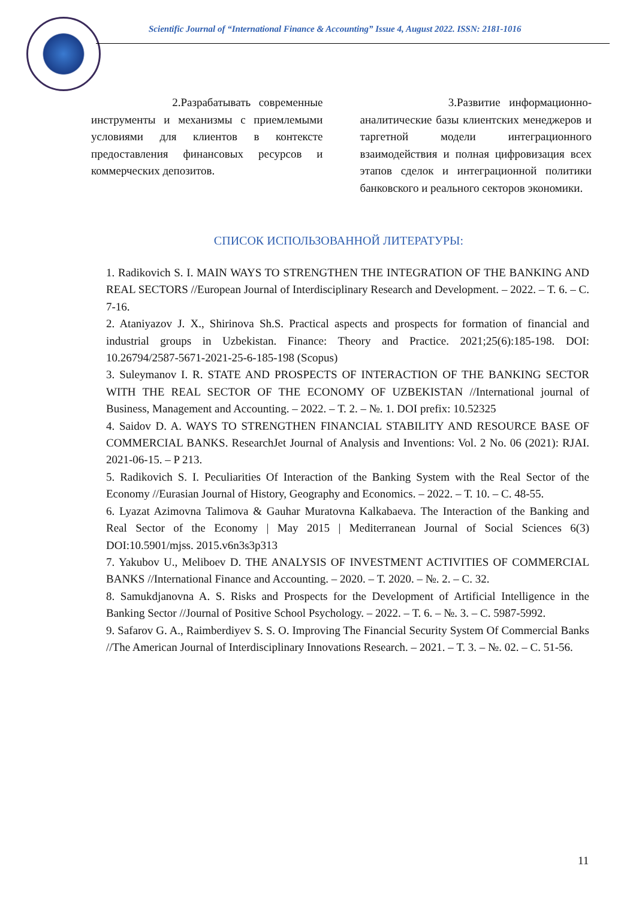Scientific Journal of “International Finance & Accounting” Issue 4, August 2022. ISSN: 2181-1016
2.Разрабатывать современные инструменты и механизмы с приемлемыми условиями для клиентов в контексте предоставления финансовых ресурсов и коммерческих депозитов.
3.Развитие информационно-аналитические базы клиентских менеджеров и таргетной модели интеграционного взаимодействия и полная цифровизация всех этапов сделок и интеграционной политики банковского и реального секторов экономики.
СПИСОК ИСПОЛЬЗОВАННОЙ ЛИТЕРАТУРЫ:
1. Radikovich S. I. MAIN WAYS TO STRENGTHEN THE INTEGRATION OF THE BANKING AND REAL SECTORS //European Journal of Interdisciplinary Research and Development. – 2022. – Т. 6. – С. 7-16.
2. Ataniyazov J. X., Shirinova Sh.S. Practical aspects and prospects for formation of financial and industrial groups in Uzbekistan. Finance: Theory and Practice. 2021;25(6):185-198. DOI: 10.26794/2587-5671-2021-25-6-185-198 (Scopus)
3. Suleymanov I. R. STATE AND PROSPECTS OF INTERACTION OF THE BANKING SECTOR WITH THE REAL SECTOR OF THE ECONOMY OF UZBEKISTAN //International journal of Business, Management and Accounting. – 2022. – Т. 2. – №. 1. DOI prefix: 10.52325
4. Saidov D. A. WAYS TO STRENGTHEN FINANCIAL STABILITY AND RESOURCE BASE OF COMMERCIAL BANKS. ResearchJet Journal of Analysis and Inventions: Vol. 2 No. 06 (2021): RJAI. 2021-06-15. – P 213.
5. Radikovich S. I. Peculiarities Of Interaction of the Banking System with the Real Sector of the Economy //Eurasian Journal of History, Geography and Economics. – 2022. – Т. 10. – С. 48-55.
6. Lyazat Azimovna Talimova & Gauhar Muratovna Kalkabaeva. The Interaction of the Banking and Real Sector of the Economy | May 2015 | Mediterranean Journal of Social Sciences 6(3) DOI:10.5901/mjss. 2015.v6n3s3p313
7. Yakubov U., Meliboev D. THE ANALYSIS OF INVESTMENT ACTIVITIES OF COMMERCIAL BANKS //International Finance and Accounting. – 2020. – Т. 2020. – №. 2. – С. 32.
8. Samukdjanovna A. S. Risks and Prospects for the Development of Artificial Intelligence in the Banking Sector //Journal of Positive School Psychology. – 2022. – Т. 6. – №. 3. – С. 5987-5992.
9. Safarov G. A., Raimberdiyev S. S. O. Improving The Financial Security System Of Commercial Banks //The American Journal of Interdisciplinary Innovations Research. – 2021. – Т. 3. – №. 02. – С. 51-56.
11